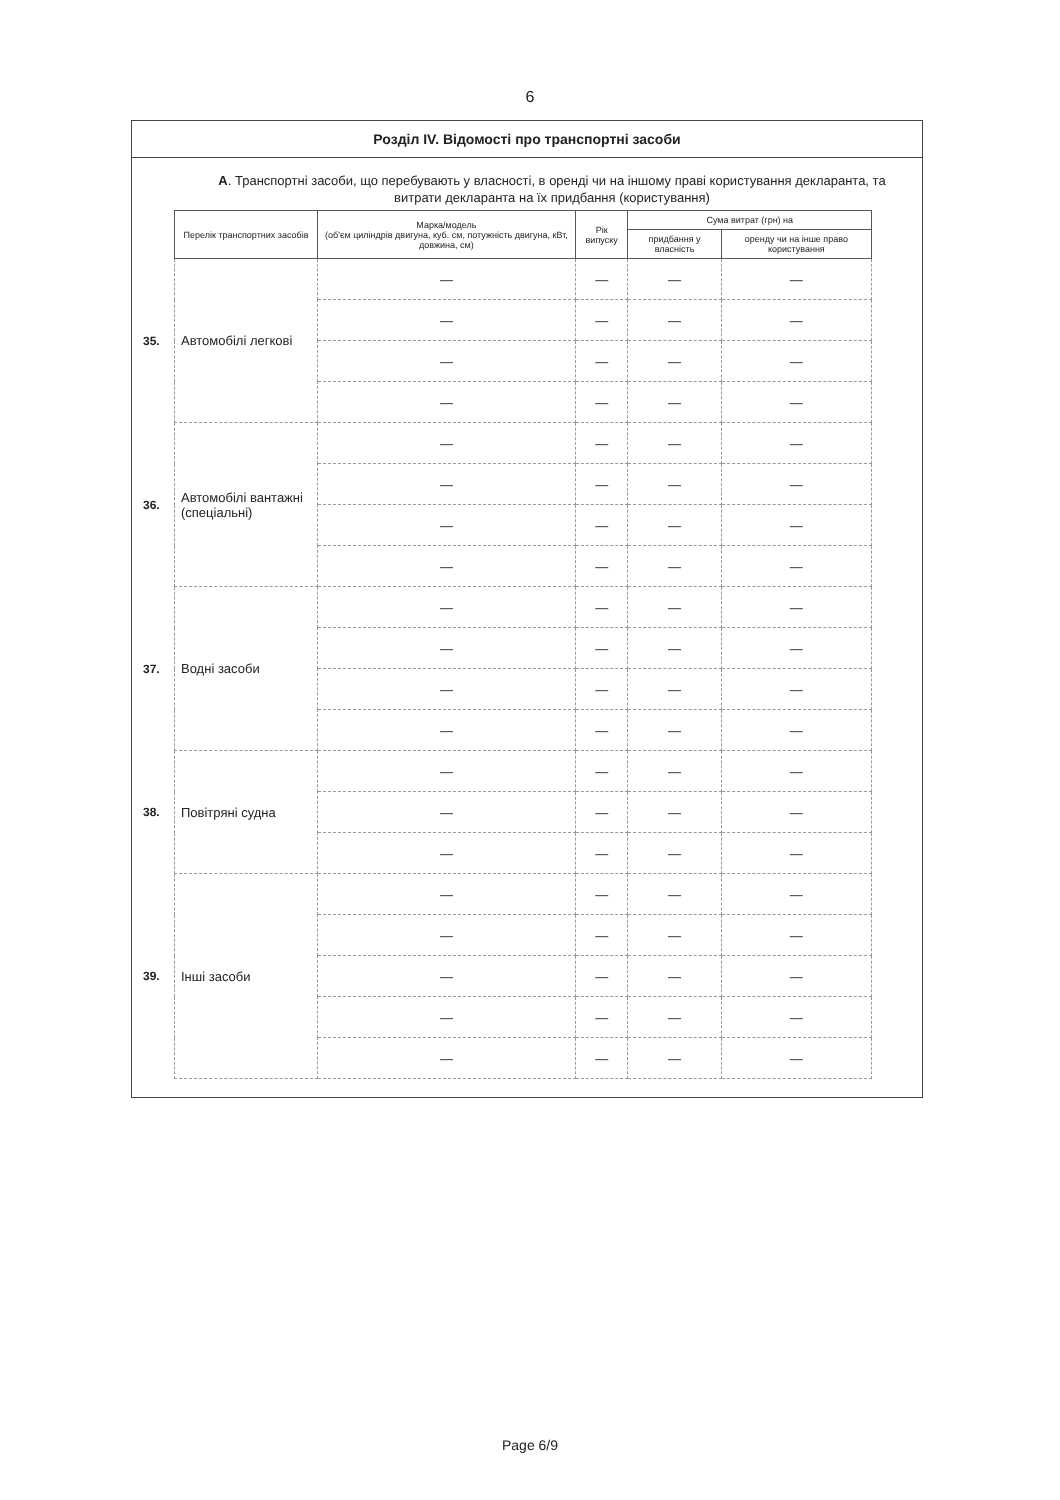6
Розділ IV. Відомості про транспортні засоби
А. Транспортні засоби, що перебувають у власності, в оренді чи на іншому праві користування декларанта, та витрати декларанта на їх придбання (користування)
| | Перелік транспортних засобів | Марка/модель (об'єм циліндрів двигуна, куб. см, потужність двигуна, кВт, довжина, см) | Рік випуску | Сума витрат (грн) на | |
| | | | | придбання у власність | оренду чи на інше право користування |
| 35. | Автомобілі легкові | — | — | — | — |
| | | — | — | — | — |
| | | — | — | — | — |
| | | — | — | — | — |
| 36. | Автомобілі вантажні (спеціальні) | — | — | — | — |
| | | — | — | — | — |
| | | — | — | — | — |
| | | — | — | — | — |
| 37. | Водні засоби | — | — | — | — |
| | | — | — | — | — |
| | | — | — | — | — |
| | | — | — | — | — |
| 38. | Повітряні судна | — | — | — | — |
| | | — | — | — | — |
| | | — | — | — | — |
| 39. | Інші засоби | — | — | — | — |
| | | — | — | — | — |
| | | — | — | — | — |
| | | — | — | — | — |
| | | — | — | — | — |
Page 6/9